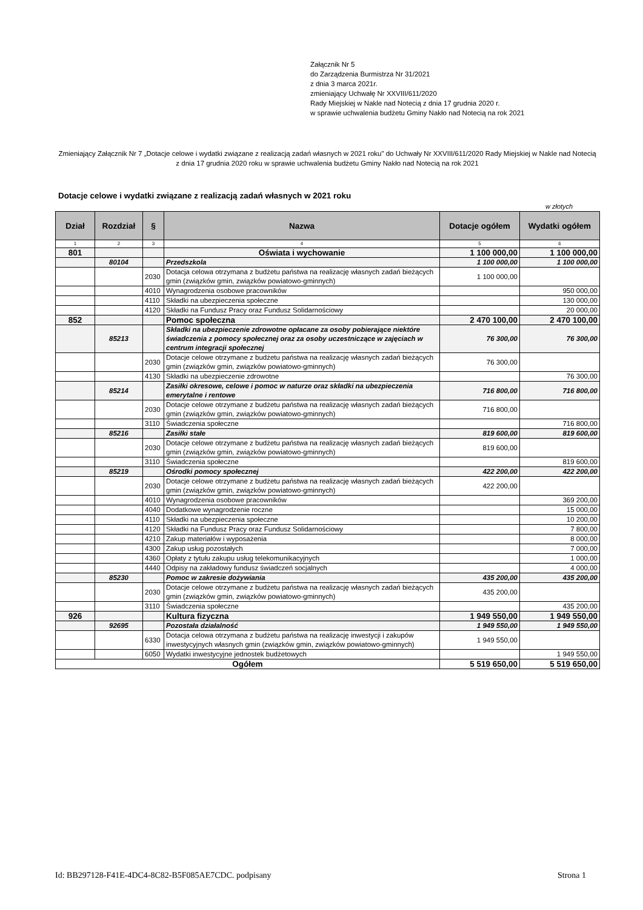Załącznik Nr 5
do Zarządzenia Burmistrza Nr 31/2021
z dnia 3 marca 2021r.
zmieniający Uchwałę Nr XXVIII/611/2020
Rady Miejskiej w Nakle nad Notecią z dnia 17 grudnia 2020 r.
w sprawie uchwalenia budżetu Gminy Nakło nad Notecią na rok 2021
Zmieniający Załącznik Nr 7 „Dotacje celowe i wydatki związane z realizacją zadań własnych w 2021 roku" do Uchwały Nr XXVIII/611/2020 Rady Miejskiej w Nakle nad Notecią z dnia 17 grudnia 2020 roku w sprawie uchwalenia budżetu Gminy Nakło nad Notecią na rok 2021
Dotacje celowe i wydatki związane z realizacją zadań własnych w 2021 roku
w złotych
| Dział | Rozdział | § | Nazwa | Dotacje ogółem | Wydatki ogółem |
| --- | --- | --- | --- | --- | --- |
| 1 | 2 | 3 | 4 | 5 | 6 |
| 801 | | | Oświata i wychowanie | 1 100 000,00 | 1 100 000,00 |
| | 80104 | | Przedszkola | 1 100 000,00 | 1 100 000,00 |
| | | 2030 | Dotacja celowa otrzymana z budżetu państwa na realizację własnych zadań bieżących gmin (związków gmin, związków powiatowo-gminnych) | 1 100 000,00 | |
| | | 4010 | Wynagrodzenia osobowe pracowników | | 950 000,00 |
| | | 4110 | Składki na ubezpieczenia społeczne | | 130 000,00 |
| | | 4120 | Składki na Fundusz Pracy oraz Fundusz Solidarnościowy | | 20 000,00 |
| 852 | | | Pomoc społeczna | 2 470 100,00 | 2 470 100,00 |
| | 85213 | | Składki na ubezpieczenie zdrowotne opłacane za osoby pobierające niektóre świadczenia z pomocy społecznej oraz za osoby uczestniczące w zajęciach w centrum integracji społecznej | 76 300,00 | 76 300,00 |
| | | 2030 | Dotacje celowe otrzymane z budżetu państwa na realizację własnych zadań bieżących gmin (związków gmin, związków powiatowo-gminnych) | 76 300,00 | |
| | | 4130 | Składki na ubezpieczenie zdrowotne | | 76 300,00 |
| | 85214 | | Zasiłki okresowe, celowe i pomoc w naturze oraz składki na ubezpieczenia emerytalne i rentowe | 716 800,00 | 716 800,00 |
| | | 2030 | Dotacje celowe otrzymane z budżetu państwa na realizację własnych zadań bieżących gmin (związków gmin, związków powiatowo-gminnych) | 716 800,00 | |
| | | 3110 | Świadczenia społeczne | | 716 800,00 |
| | 85216 | | Zasiłki stałe | 819 600,00 | 819 600,00 |
| | | 2030 | Dotacje celowe otrzymane z budżetu państwa na realizację własnych zadań bieżących gmin (związków gmin, związków powiatowo-gminnych) | 819 600,00 | |
| | | 3110 | Świadczenia społeczne | | 819 600,00 |
| | 85219 | | Ośrodki pomocy społecznej | 422 200,00 | 422 200,00 |
| | | 2030 | Dotacje celowe otrzymane z budżetu państwa na realizację własnych zadań bieżących gmin (związków gmin, związków powiatowo-gminnych) | 422 200,00 | |
| | | 4010 | Wynagrodzenia osobowe pracowników | | 369 200,00 |
| | | 4040 | Dodatkowe wynagrodzenie roczne | | 15 000,00 |
| | | 4110 | Składki na ubezpieczenia społeczne | | 10 200,00 |
| | | 4120 | Składki na Fundusz Pracy oraz Fundusz Solidarnościowy | | 7 800,00 |
| | | 4210 | Zakup materiałów i wyposażenia | | 8 000,00 |
| | | 4300 | Zakup usług pozostałych | | 7 000,00 |
| | | 4360 | Opłaty z tytułu zakupu usług telekomunikacyjnych | | 1 000,00 |
| | | 4440 | Odpisy na zakładowy fundusz świadczeń socjalnych | | 4 000,00 |
| | 85230 | | Pomoc w zakresie dożywiania | 435 200,00 | 435 200,00 |
| | | 2030 | Dotacje celowe otrzymane z budżetu państwa na realizację własnych zadań bieżących gmin (związków gmin, związków powiatowo-gminnych) | 435 200,00 | |
| | | 3110 | Świadczenia społeczne | | 435 200,00 |
| 926 | | | Kultura fizyczna | 1 949 550,00 | 1 949 550,00 |
| | 92695 | | Pozostała działalność | 1 949 550,00 | 1 949 550,00 |
| | | 6330 | Dotacja celowa otrzymana z budżetu państwa na realizację inwestycji i zakupów inwestycyjnych własnych gmin (związków gmin, związków powiatowo-gminnych) | 1 949 550,00 | |
| | | 6050 | Wydatki inwestycyjne jednostek budżetowych | | 1 949 550,00 |
| Ogółem | | | | 5 519 650,00 | 5 519 650,00 |
Id: BB297128-F41E-4DC4-8C82-B5F085AE7CDC. podpisany
Strona 1